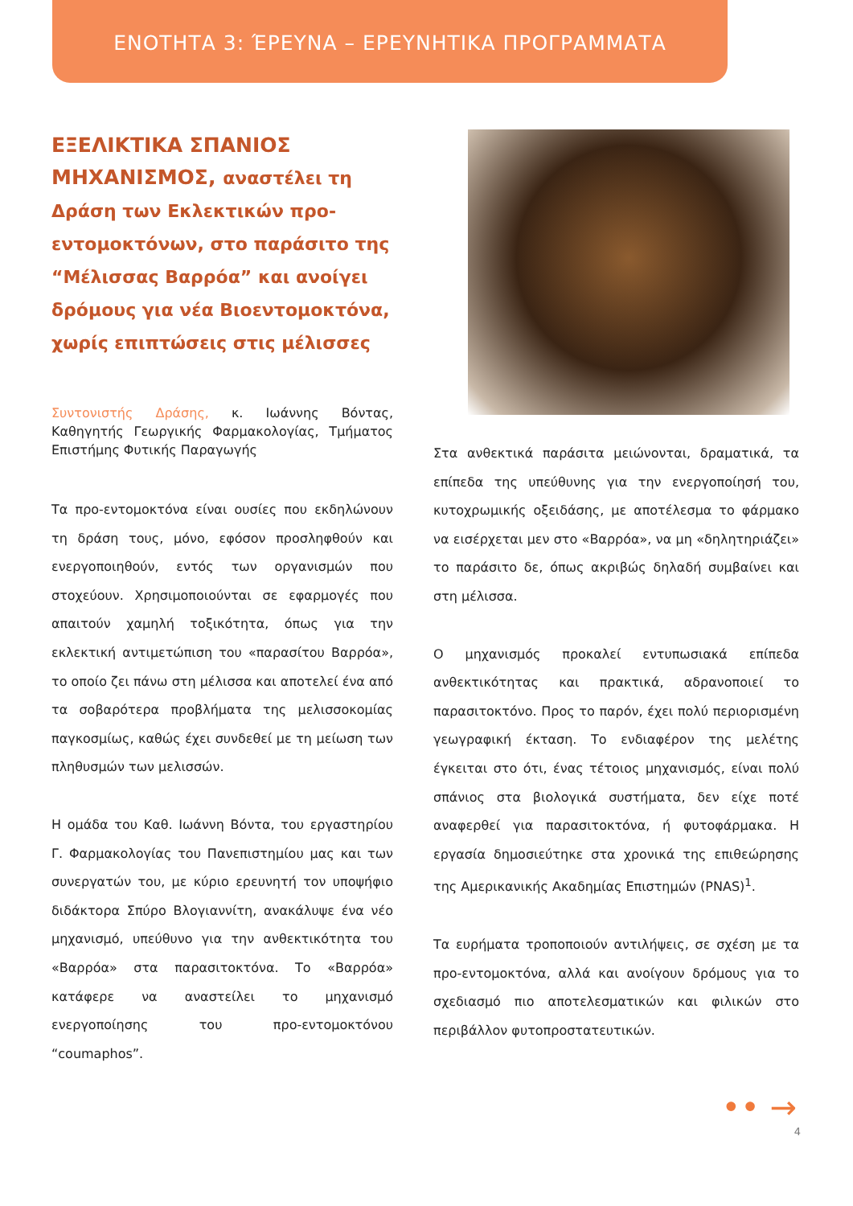ΕΝΟΤΗΤΑ 3: ΈΡΕΥΝΑ – ΕΡΕΥΝΗΤΙΚΑ ΠΡΟΓΡΑΜΜΑΤΑ
ΕΞΕΛΙΚΤΙΚΑ ΣΠΑΝΙΟΣ ΜΗΧΑΝΙΣΜΟΣ, αναστέλει τη Δράση των Εκλεκτικών προ-εντομοκτόνων, στο παράσιτο της “Μέλισσας Βαρρόα” και ανοίγει δρόμους για νέα Βιοεντομοκτόνα, χωρίς επιπτώσεις στις μέλισσες
Συντονιστής Δράσης, κ. Ιωάννης Βόντας, Καθηγητής Γεωργικής Φαρμακολογίας, Τμήματος Επιστήμης Φυτικής Παραγωγής
Τα προ-εντομοκτόνα είναι ουσίες που εκδηλώνουν τη δράση τους, μόνο, εφόσον προσληφθούν και ενεργοποιηθούν, εντός των οργανισμών που στοχεύουν. Χρησιμοποιούνται σε εφαρμογές που απαιτούν χαμηλή τοξικότητα, όπως για την εκλεκτική αντιμετώπιση του «παρασίτου Βαρρόα», το οποίο ζει πάνω στη μέλισσα και αποτελεί ένα από τα σοβαρότερα προβλήματα της μελισσοκομίας παγκοσμίως, καθώς έχει συνδεθεί με τη μείωση των πληθυσμών των μελισσών.
Η ομάδα του Καθ. Ιωάννη Βόντα, του εργαστηρίου Γ. Φαρμακολογίας του Πανεπιστημίου μας και των συνεργατών του, με κύριο ερευνητή τον υποψήφιο διδάκτορα Σπύρο Βλογιαννίτη, ανακάλυψε ένα νέο μηχανισμό, υπεύθυνο για την ανθεκτικότητα του «Βαρρόα» στα παρασιτοκτόνα. Το «Βαρρόα» κατάφερε να αναστείλει το μηχανισμό ενεργοποίησης του προ-εντομοκτόνου “coumaphos”.
Στα ανθεκτικά παράσιτα μειώνονται, δραματικά, τα επίπεδα της υπεύθυνης για την ενεργοποίησή του, κυτοχρωμικής οξειδάσης, με αποτέλεσμα το φάρμακο να εισέρχεται μεν στο «Βαρρόα», να μη «δηλητηριάζει» το παράσιτο δε, όπως ακριβώς δηλαδή συμβαίνει και στη μέλισσα.
Ο μηχανισμός προκαλεί εντυπωσιακά επίπεδα ανθεκτικότητας και πρακτικά, αδρανοποιεί το παρασιτοκτόνο. Προς το παρόν, έχει πολύ περιορισμένη γεωγραφική έκταση. Το ενδιαφέρον της μελέτης έγκειται στο ότι, ένας τέτοιος μηχανισμός, είναι πολύ σπάνιος στα βιολογικά συστήματα, δεν είχε ποτέ αναφερθεί για παρασιτοκτόνα, ή φυτοφάρμακα. Η εργασία δημοσιεύτηκε στα χρονικά της επιθεώρησης της Αμερικανικής Ακαδημίας Επιστημών (PNAS)<sup>1</sup>.
Τα ευρήματα τροποποιούν αντιλήψεις, σε σχέση με τα προ-εντομοκτόνα, αλλά και ανοίγουν δρόμους για το σχεδιασμό πιο αποτελεσματικών και φιλικών στο περιβάλλον φυτοπροστατευτικών.
•• →
4